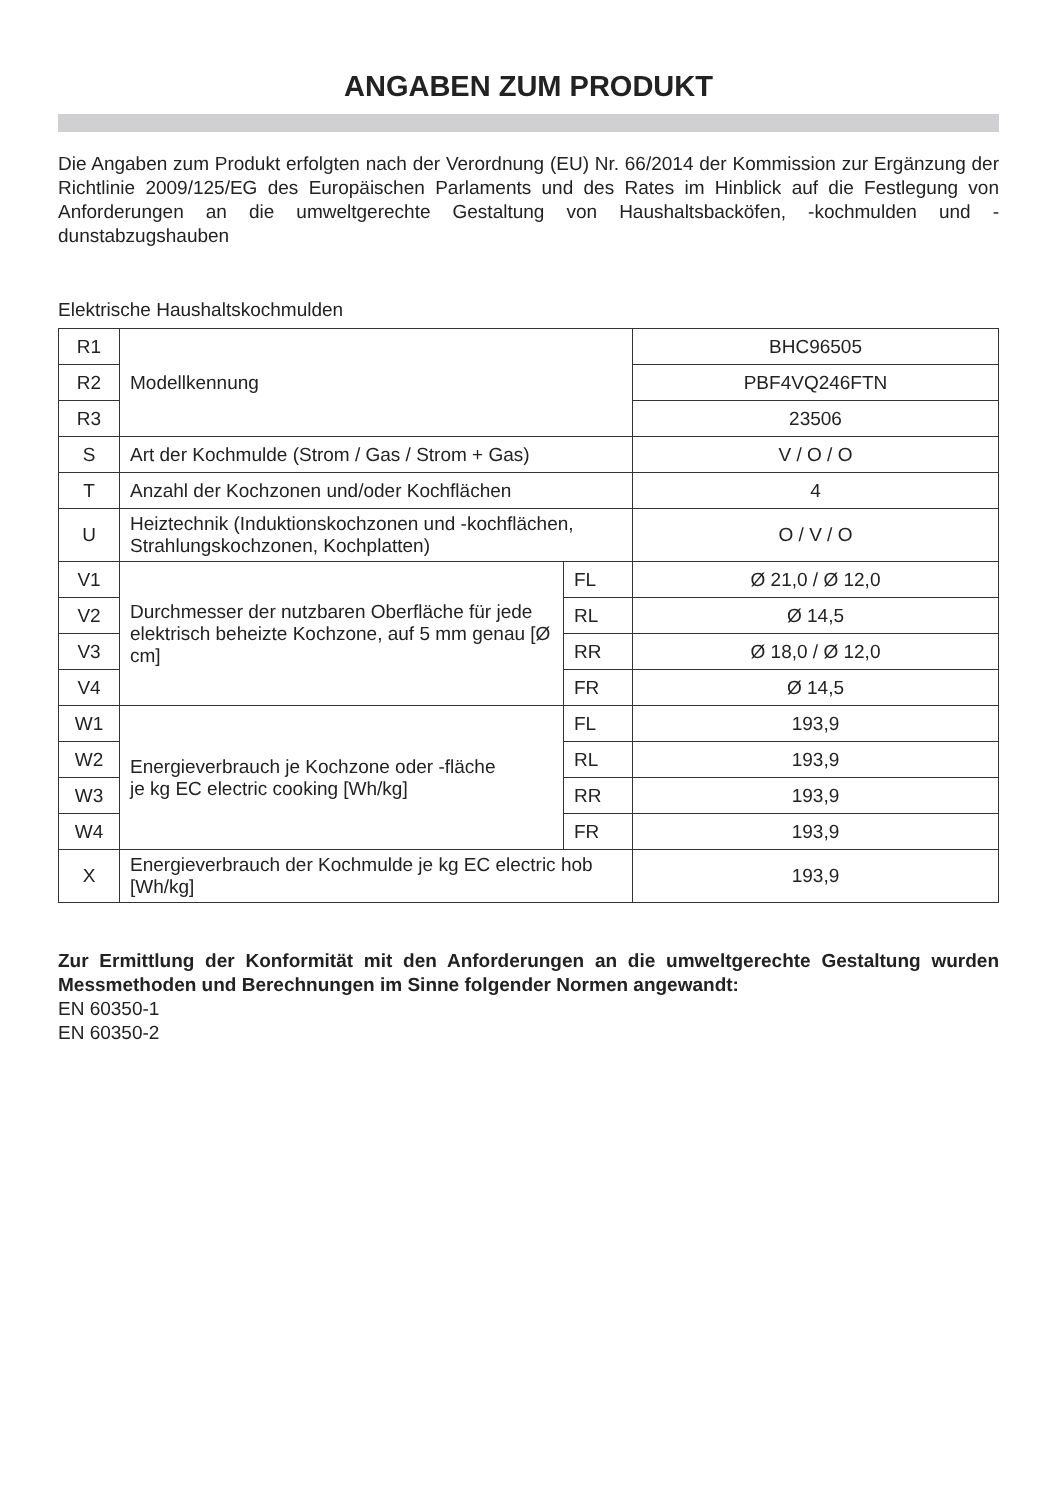ANGABEN ZUM PRODUKT
Die Angaben zum Produkt erfolgten nach der Verordnung (EU) Nr. 66/2014 der Kommission zur Ergänzung der Richtlinie 2009/125/EG des Europäischen Parlaments und des Rates im Hinblick auf die Festlegung von Anforderungen an die umweltgerechte Gestaltung von Haushaltsbacköfen, -kochmulden und -dunstabzugshauben
Elektrische Haushaltskochmulden
| R1 | Modellkennung | | BHC96505 |
| R2 | | | PBF4VQ246FTN |
| R3 | | | 23506 |
| S | Art der Kochmulde (Strom / Gas / Strom + Gas) | | V / O / O |
| T | Anzahl der Kochzonen und/oder Kochflächen | | 4 |
| U | Heiztechnik (Induktionskochzonen und -kochflächen, Strahlungskochzonen, Kochplatten) | | O / V / O |
| V1 | Durchmesser der nutzbaren Oberfläche für jede elektrisch beheizte Kochzone, auf 5 mm genau [Ø cm] | FL | Ø 21,0 / Ø 12,0 |
| V2 | | RL | Ø 14,5 |
| V3 | | RR | Ø 18,0 / Ø 12,0 |
| V4 | | FR | Ø 14,5 |
| W1 | Energieverbrauch je Kochzone oder -fläche je kg EC electric cooking [Wh/kg] | FL | 193,9 |
| W2 | | RL | 193,9 |
| W3 | | RR | 193,9 |
| W4 | | FR | 193,9 |
| X | Energieverbrauch der Kochmulde je kg EC electric hob [Wh/kg] | | 193,9 |
Zur Ermittlung der Konformität mit den Anforderungen an die umweltgerechte Gestaltung wurden Messmethoden und Berechnungen im Sinne folgender Normen angewandt:
EN 60350-1
EN 60350-2